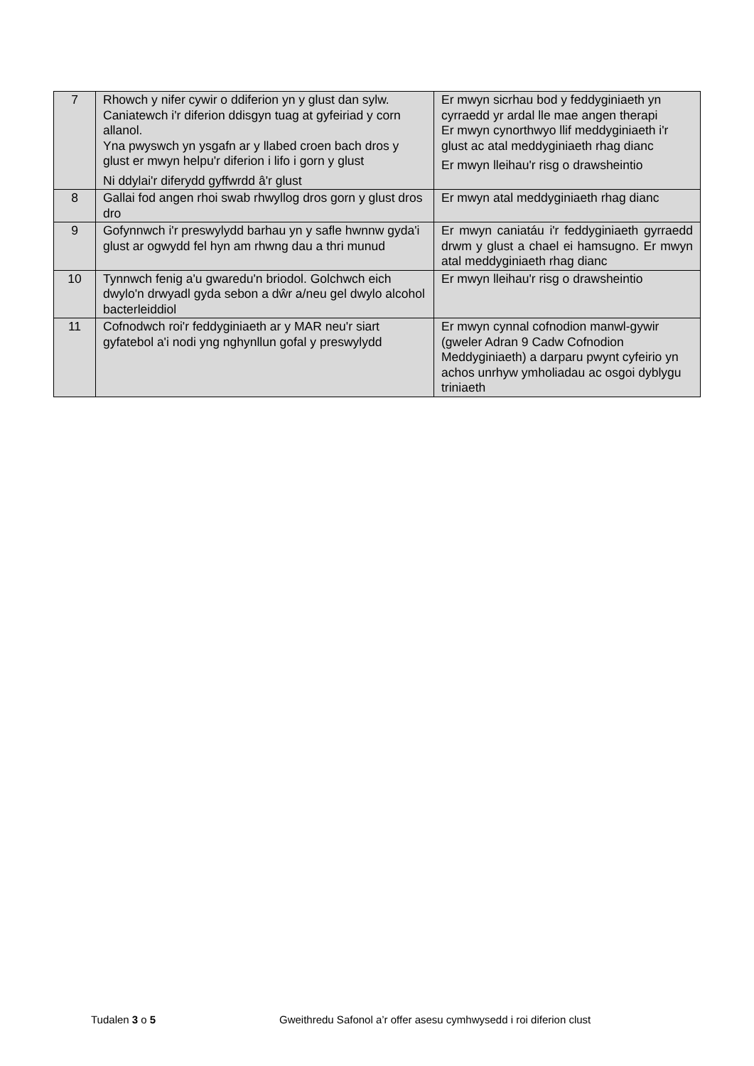| 7 | Rhowch y nifer cywir o ddiferion yn y glust dan sylw. Caniatewch i'r diferion ddisgyn tuag at gyfeiriad y corn allanol. Yna pwyswch yn ysgafn ar y llabed croen bach dros y glust er mwyn helpu'r diferion i lifo i gorn y glust Ni ddylai'r diferydd gyffwrdd â'r glust | Er mwyn sicrhau bod y feddyginiaeth yn cyrraedd yr ardal lle mae angen therapi Er mwyn cynorthwyo llif meddyginiaeth i'r glust ac atal meddyginiaeth rhag dianc Er mwyn lleihau'r risg o drawsheintio |
| 8 | Gallai fod angen rhoi swab rhwyllog dros gorn y glust dros dro | Er mwyn atal meddyginiaeth rhag dianc |
| 9 | Gofynnwch i'r preswylydd barhau yn y safle hwnnw gyda'i glust ar ogwydd fel hyn am rhwng dau a thri munud | Er mwyn caniatáu i'r feddyginiaeth gyrraedd drwm y glust a chael ei hamsugno. Er mwyn atal meddyginiaeth rhag dianc |
| 10 | Tynnwch fenig a'u gwaredu'n briodol. Golchwch eich dwylo'n drwyadl gyda sebon a dŵr a/neu gel dwylo alcohol bacterleiddiol | Er mwyn lleihau'r risg o drawsheintio |
| 11 | Cofnodwch roi'r feddyginiaeth ar y MAR neu'r siart gyfatebol a'i nodi yng nghynllun gofal y preswylydd | Er mwyn cynnal cofnodion manwl-gywir (gweler Adran 9 Cadw Cofnodion Meddyginiaeth) a darparu pwynt cyfeirio yn achos unrhyw ymholiadau ac osgoi dyblygu triniaeth |
Tudalen 3 o 5 Gweithredu Safonol a’r offer asesu cymhwysedd i roi diferion clust